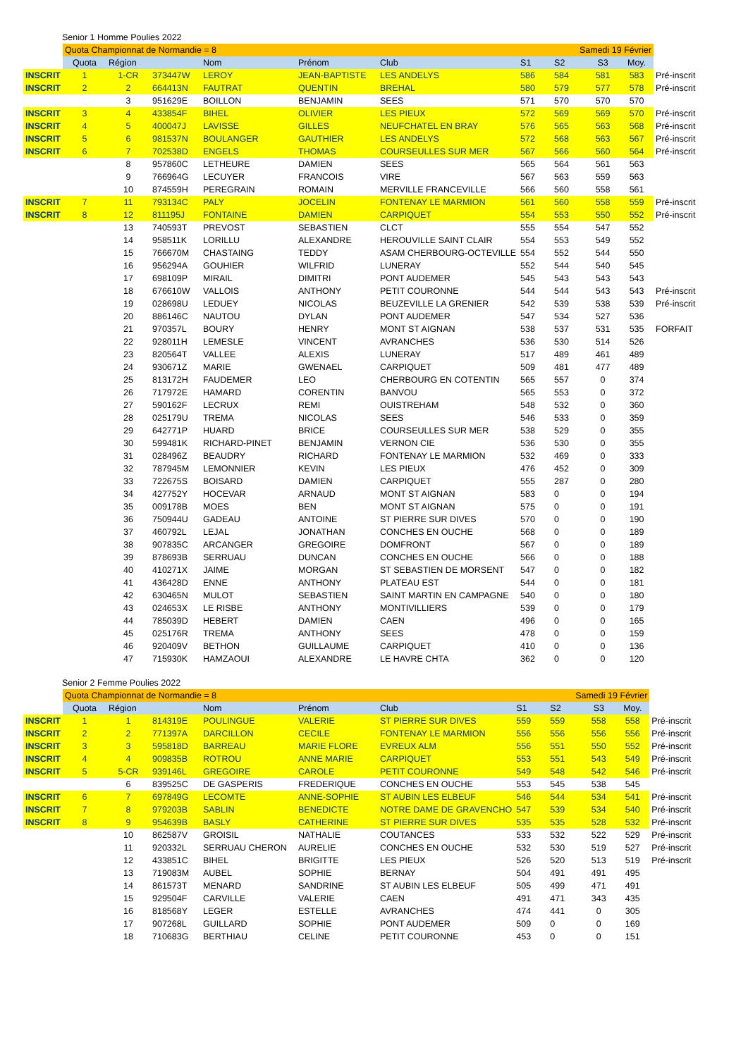Senior 1 Homme Poulies 2022
| | Quota Championnat de Normandie = 8 | | | | | | Samedi 19 Février | | | | |
| | Quota | Région | | Nom | Prénom | Club | S1 | S2 | S3 | Moy. | |
| INSCRIT | 1 | 1-CR | 373447W | LEROY | JEAN-BAPTISTE | LES ANDELYS | 586 | 584 | 581 | 583 | Pré-inscrit |
| INSCRIT | 2 | 2 | 664413N | FAUTRAT | QUENTIN | BREHAL | 580 | 579 | 577 | 578 | Pré-inscrit |
| | | 3 | 951629E | BOILLON | BENJAMIN | SEES | 571 | 570 | 570 | 570 | |
| INSCRIT | 3 | 4 | 433854F | BIHEL | OLIVIER | LES PIEUX | 572 | 569 | 569 | 570 | Pré-inscrit |
| INSCRIT | 4 | 5 | 400047J | LAVISSE | GILLES | NEUFCHATEL EN BRAY | 576 | 565 | 563 | 568 | Pré-inscrit |
| INSCRIT | 5 | 6 | 981537N | BOULANGER | GAUTHIER | LES ANDELYS | 572 | 568 | 563 | 567 | Pré-inscrit |
| INSCRIT | 6 | 7 | 702538D | ENGELS | THOMAS | COURSEULLES SUR MER | 567 | 566 | 560 | 564 | Pré-inscrit |
| | | 8 | 957860C | LETHEURE | DAMIEN | SEES | 565 | 564 | 561 | 563 | |
| | | 9 | 766964G | LECUYER | FRANCOIS | VIRE | 567 | 563 | 559 | 563 | |
| | | 10 | 874559H | PEREGRAIN | ROMAIN | MERVILLE FRANCEVILLE | 566 | 560 | 558 | 561 | |
| INSCRIT | 7 | 11 | 793134C | PALY | JOCELIN | FONTENAY LE MARMION | 561 | 560 | 558 | 559 | Pré-inscrit |
| INSCRIT | 8 | 12 | 811195J | FONTAINE | DAMIEN | CARPIQUET | 554 | 553 | 550 | 552 | Pré-inscrit |
| | | 13 | 740593T | PREVOST | SEBASTIEN | CLCT | 555 | 554 | 547 | 552 | |
| | | 14 | 958511K | LORILLU | ALEXANDRE | HEROUVILLE SAINT CLAIR | 554 | 553 | 549 | 552 | |
| | | 15 | 766670M | CHASTAING | TEDDY | ASAM CHERBOURG-OCTEVILLE | 554 | 552 | 544 | 550 | |
| | | 16 | 956294A | GOUHIER | WILFRID | LUNERAY | 552 | 544 | 540 | 545 | |
| | | 17 | 698109P | MIRAIL | DIMITRI | PONT AUDEMER | 545 | 543 | 543 | 543 | |
| | | 18 | 676610W | VALLOIS | ANTHONY | PETIT COURONNE | 544 | 544 | 543 | 543 | Pré-inscrit |
| | | 19 | 028698U | LEDUEY | NICOLAS | BEUZEVILLE LA GRENIER | 542 | 539 | 538 | 539 | Pré-inscrit |
| | | 20 | 886146C | NAUTOU | DYLAN | PONT AUDEMER | 547 | 534 | 527 | 536 | |
| | | 21 | 970357L | BOURY | HENRY | MONT ST AIGNAN | 538 | 537 | 531 | 535 | FORFAIT |
| | | 22 | 928011H | LEMESLE | VINCENT | AVRANCHES | 536 | 530 | 514 | 526 | |
| | | 23 | 820564T | VALLEE | ALEXIS | LUNERAY | 517 | 489 | 461 | 489 | |
| | | 24 | 930671Z | MARIE | GWENAEL | CARPIQUET | 509 | 481 | 477 | 489 | |
| | | 25 | 813172H | FAUDEMER | LEO | CHERBOURG EN COTENTIN | 565 | 557 | 0 | 374 | |
| | | 26 | 717972E | HAMARD | CORENTIN | BANVOU | 565 | 553 | 0 | 372 | |
| | | 27 | 590162F | LECRUX | REMI | OUISTREHAM | 548 | 532 | 0 | 360 | |
| | | 28 | 025179U | TREMA | NICOLAS | SEES | 546 | 533 | 0 | 359 | |
| | | 29 | 642771P | HUARD | BRICE | COURSEULLES SUR MER | 538 | 529 | 0 | 355 | |
| | | 30 | 599481K | RICHARD-PINET | BENJAMIN | VERNON CIE | 536 | 530 | 0 | 355 | |
| | | 31 | 028496Z | BEAUDRY | RICHARD | FONTENAY LE MARMION | 532 | 469 | 0 | 333 | |
| | | 32 | 787945M | LEMONNIER | KEVIN | LES PIEUX | 476 | 452 | 0 | 309 | |
| | | 33 | 722675S | BOISARD | DAMIEN | CARPIQUET | 555 | 287 | 0 | 280 | |
| | | 34 | 427752Y | HOCEVAR | ARNAUD | MONT ST AIGNAN | 583 | 0 | 0 | 194 | |
| | | 35 | 009178B | MOES | BEN | MONT ST AIGNAN | 575 | 0 | 0 | 191 | |
| | | 36 | 750944U | GADEAU | ANTOINE | ST PIERRE SUR DIVES | 570 | 0 | 0 | 190 | |
| | | 37 | 460792L | LEJAL | JONATHAN | CONCHES EN OUCHE | 568 | 0 | 0 | 189 | |
| | | 38 | 907835C | ARCANGER | GREGOIRE | DOMFRONT | 567 | 0 | 0 | 189 | |
| | | 39 | 878693B | SERRUAU | DUNCAN | CONCHES EN OUCHE | 566 | 0 | 0 | 188 | |
| | | 40 | 410271X | JAIME | MORGAN | ST SEBASTIEN DE MORSENT | 547 | 0 | 0 | 182 | |
| | | 41 | 436428D | ENNE | ANTHONY | PLATEAU EST | 544 | 0 | 0 | 181 | |
| | | 42 | 630465N | MULOT | SEBASTIEN | SAINT MARTIN EN CAMPAGNE | 540 | 0 | 0 | 180 | |
| | | 43 | 024653X | LE RISBE | ANTHONY | MONTIVILLIERS | 539 | 0 | 0 | 179 | |
| | | 44 | 785039D | HEBERT | DAMIEN | CAEN | 496 | 0 | 0 | 165 | |
| | | 45 | 025176R | TREMA | ANTHONY | SEES | 478 | 0 | 0 | 159 | |
| | | 46 | 920409V | BETHON | GUILLAUME | CARPIQUET | 410 | 0 | 0 | 136 | |
| | | 47 | 715930K | HAMZAOUI | ALEXANDRE | LE HAVRE CHTA | 362 | 0 | 0 | 120 | |
Senior 2 Femme Poulies 2022
| | Quota Championnat de Normandie = 8 | | | | | | Samedi 19 Février | | | | |
| | Quota | Région | | Nom | Prénom | Club | S1 | S2 | S3 | Moy. | |
| INSCRIT | 1 | 1 | 814319E | POULINGUE | VALERIE | ST PIERRE SUR DIVES | 559 | 559 | 558 | 558 | Pré-inscrit |
| INSCRIT | 2 | 2 | 771397A | DARCILLON | CECILE | FONTENAY LE MARMION | 556 | 556 | 556 | 556 | Pré-inscrit |
| INSCRIT | 3 | 3 | 595818D | BARREAU | MARIE FLORE | EVREUX ALM | 556 | 551 | 550 | 552 | Pré-inscrit |
| INSCRIT | 4 | 4 | 909835B | ROTROU | ANNE MARIE | CARPIQUET | 553 | 551 | 543 | 549 | Pré-inscrit |
| INSCRIT | 5 | 5-CR | 939146L | GREGOIRE | CAROLE | PETIT COURONNE | 549 | 548 | 542 | 546 | Pré-inscrit |
| | | 6 | 839525C | DE GASPERIS | FREDERIQUE | CONCHES EN OUCHE | 553 | 545 | 538 | 545 | |
| INSCRIT | 6 | 7 | 697849G | LECOMTE | ANNE-SOPHIE | ST AUBIN LES ELBEUF | 546 | 544 | 534 | 541 | Pré-inscrit |
| INSCRIT | 7 | 8 | 979203B | SABLIN | BENEDICTE | NOTRE DAME DE GRAVENCHO | 547 | 539 | 534 | 540 | Pré-inscrit |
| INSCRIT | 8 | 9 | 954639B | BASLY | CATHERINE | ST PIERRE SUR DIVES | 535 | 535 | 528 | 532 | Pré-inscrit |
| | | 10 | 862587V | GROISIL | NATHALIE | COUTANCES | 533 | 532 | 522 | 529 | Pré-inscrit |
| | | 11 | 920332L | SERRUAU CHERON | AURELIE | CONCHES EN OUCHE | 532 | 530 | 519 | 527 | Pré-inscrit |
| | | 12 | 433851C | BIHEL | BRIGITTE | LES PIEUX | 526 | 520 | 513 | 519 | Pré-inscrit |
| | | 13 | 719083M | AUBEL | SOPHIE | BERNAY | 504 | 491 | 491 | 495 | |
| | | 14 | 861573T | MENARD | SANDRINE | ST AUBIN LES ELBEUF | 505 | 499 | 471 | 491 | |
| | | 15 | 929504F | CARVILLE | VALERIE | CAEN | 491 | 471 | 343 | 435 | |
| | | 16 | 818568Y | LEGER | ESTELLE | AVRANCHES | 474 | 441 | 0 | 305 | |
| | | 17 | 907268L | GUILLARD | SOPHIE | PONT AUDEMER | 509 | 0 | 0 | 169 | |
| | | 18 | 710683G | BERTHIAU | CELINE | PETIT COURONNE | 453 | 0 | 0 | 151 | |